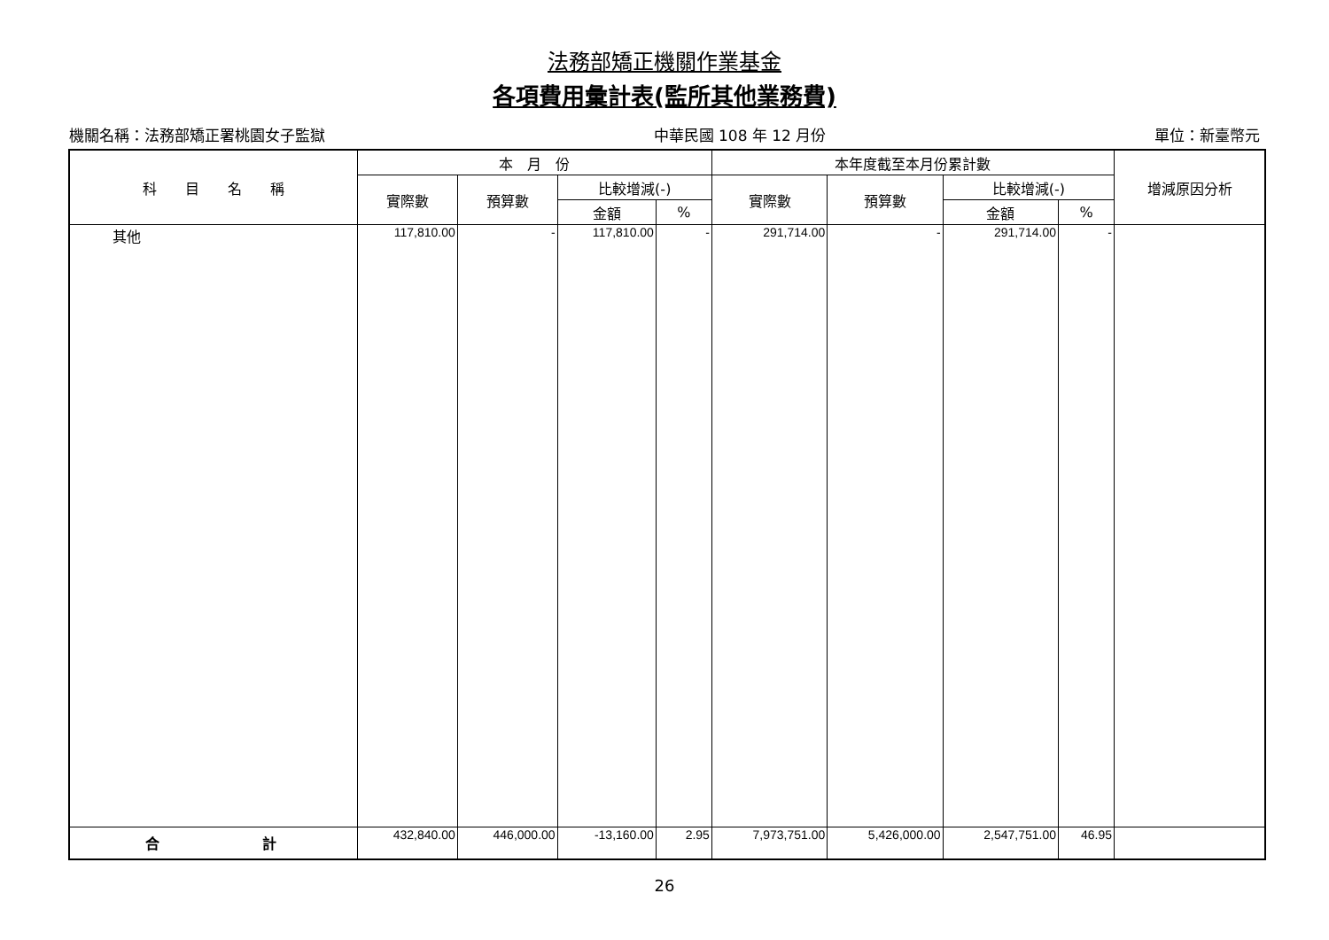法務部矯正機關作業基金
各項費用彙計表(監所其他業務費)
機關名稱：法務部矯正署桃園女子監獄 中華民國 108 年 12 月份 單位：新臺幣元
| 科 目 名 稱 | 本 月 份 | | | | 本年度截至本月份累計數 | | | | 增減原因分析 |
| --- | --- | --- | --- | --- | --- | --- | --- | --- | --- |
| | 實際數 | 預算數 | 比較增減(-) | | 實際數 | 預算數 | 比較增減(-) | | |
| | | | 金額 | % | | | 金額 | % | |
| 其他 | 117,810.00 | - | 117,810.00 | - | 291,714.00 | - | 291,714.00 | - | |
| 合 計 | 432,840.00 | 446,000.00 | -13,160.00 | 2.95 | 7,973,751.00 | 5,426,000.00 | 2,547,751.00 | 46.95 | |
26